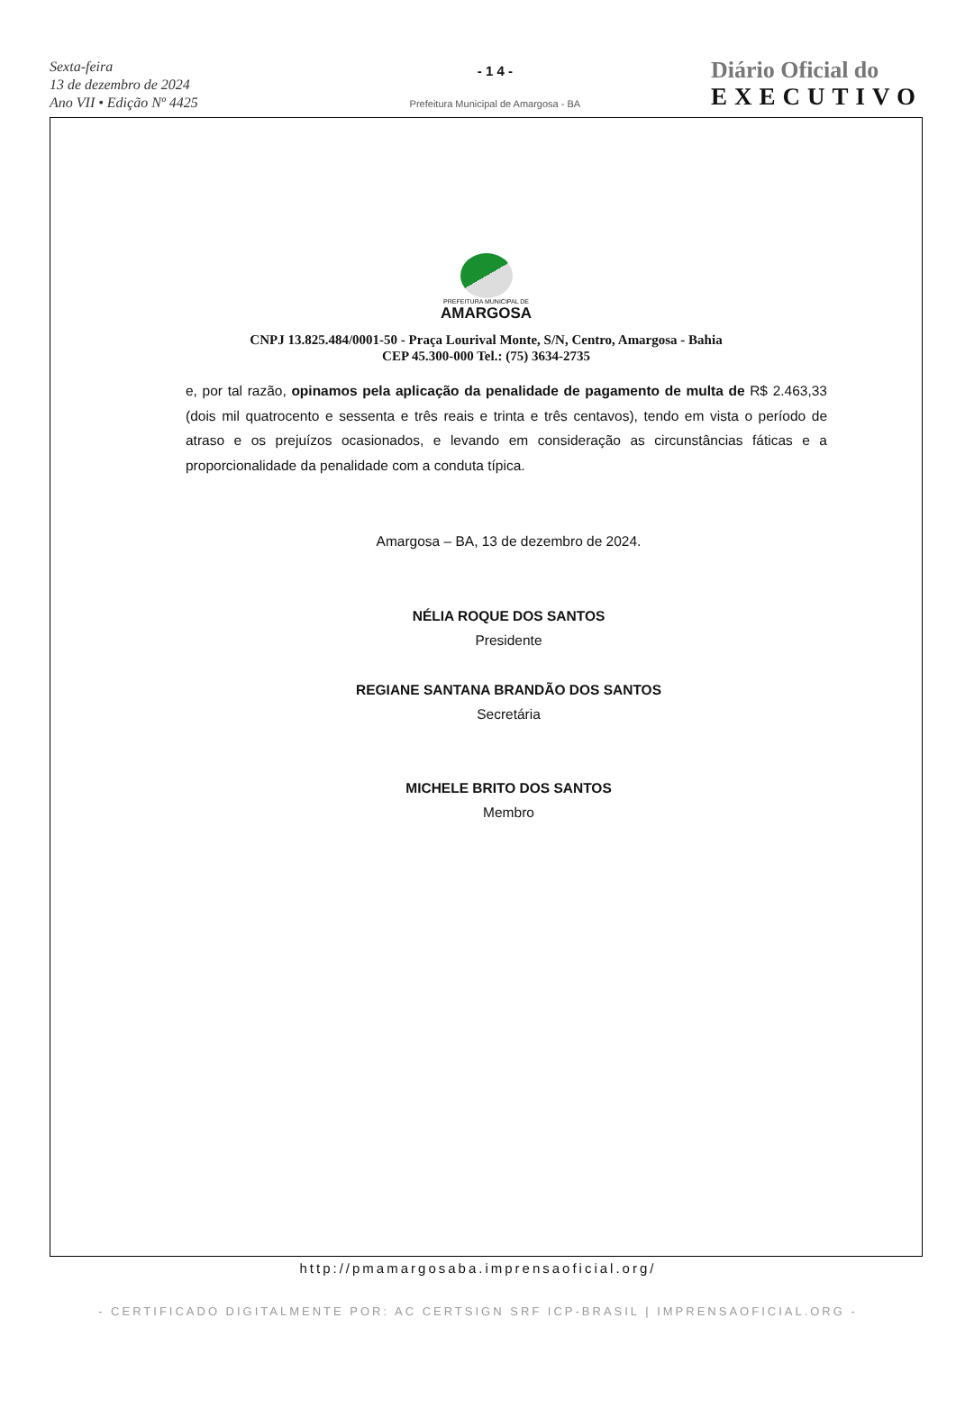Sexta-feira
13 de dezembro de 2024
Ano VII • Edição Nº 4425
- 1 4 -
Prefeitura Municipal de Amargosa - BA
Diário Oficial do
EXECUTIVO
PREFEITURA MUNICIPAL DE
AMARGOSA
CNPJ 13.825.484/0001-50 - Praça Lourival Monte, S/N, Centro, Amargosa - Bahia
CEP 45.300-000 Tel.: (75) 3634-2735
e, por tal razão, opinamos pela aplicação da penalidade de pagamento de multa de R$ 2.463,33 (dois mil quatrocento e sessenta e três reais e trinta e três centavos), tendo em vista o período de atraso e os prejuízos ocasionados, e levando em consideração as circunstâncias fáticas e a proporcionalidade da penalidade com a conduta típica.
Amargosa – BA, 13 de dezembro de 2024.
NÉLIA ROQUE DOS SANTOS
Presidente
REGIANE SANTANA BRANDÃO DOS SANTOS
Secretária
MICHELE BRITO DOS SANTOS
Membro
http://pmamargosaba.imprensaoficial.org/
- CERTIFICADO DIGITALMENTE POR: AC CERTSIGN SRF ICP-BRASIL | IMPRENSAOFICIAL.ORG -